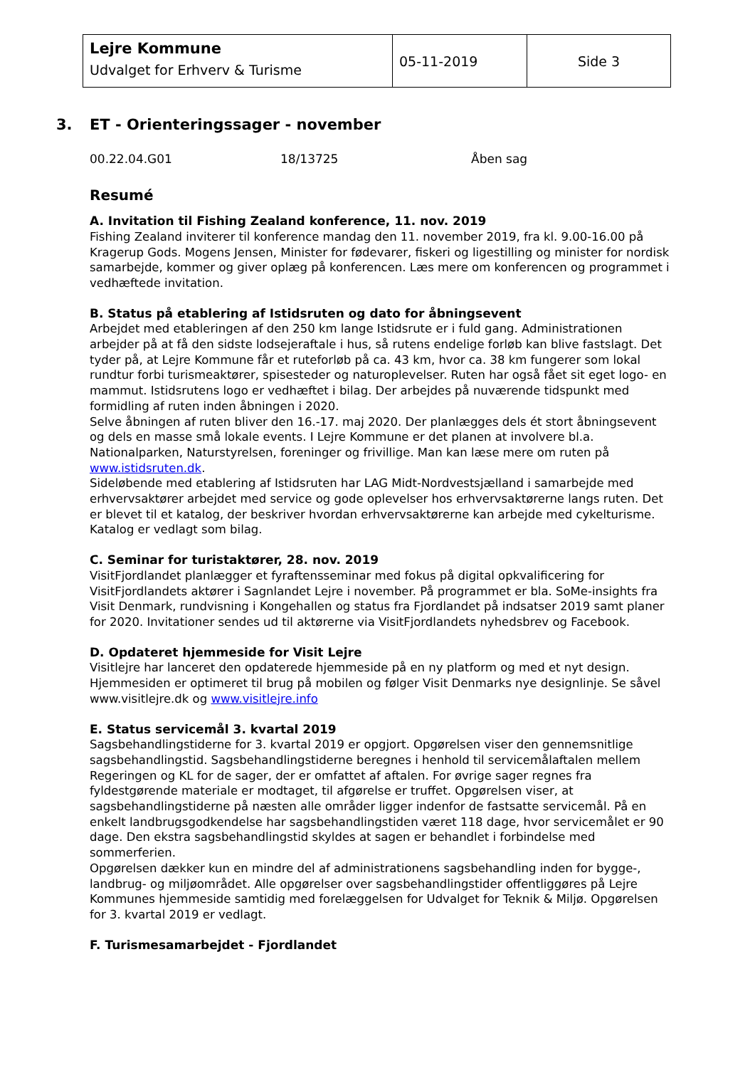| Lejre Kommune Udvalget for Erhverv & Turisme | 05-11-2019 | Side 3 |
3. ET - Orienteringssager - november
00.22.04.G01 18/13725 Åben sag
Resumé
A. Invitation til Fishing Zealand konference, 11. nov. 2019
Fishing Zealand inviterer til konference mandag den 11. november 2019, fra kl. 9.00-16.00 på Kragerup Gods. Mogens Jensen, Minister for fødevarer, fiskeri og ligestilling og minister for nordisk samarbejde, kommer og giver oplæg på konferencen. Læs mere om konferencen og programmet i vedhæftede invitation.
B. Status på etablering af Istidsruten og dato for åbningsevent
Arbejdet med etableringen af den 250 km lange Istidsrute er i fuld gang. Administrationen arbejder på at få den sidste lodsejeraftale i hus, så rutens endelige forløb kan blive fastslagt. Det tyder på, at Lejre Kommune får et ruteforløb på ca. 43 km, hvor ca. 38 km fungerer som lokal rundtur forbi turismeaktører, spisesteder og naturoplevelser. Ruten har også fået sit eget logo- en mammut. Istidsrutens logo er vedhæftet i bilag. Der arbejdes på nuværende tidspunkt med formidling af ruten inden åbningen i 2020.
Selve åbningen af ruten bliver den 16.-17. maj 2020. Der planlægges dels ét stort åbningsevent og dels en masse små lokale events. I Lejre Kommune er det planen at involvere bl.a. Nationalparken, Naturstyrelsen, foreninger og frivillige. Man kan læse mere om ruten på www.istidsruten.dk.
Sideløbende med etablering af Istidsruten har LAG Midt-Nordvestsjælland i samarbejde med erhvervsaktører arbejdet med service og gode oplevelser hos erhvervsaktørerne langs ruten. Det er blevet til et katalog, der beskriver hvordan erhvervsaktørerne kan arbejde med cykelturisme. Katalog er vedlagt som bilag.
C. Seminar for turistaktører, 28. nov. 2019
VisitFjordlandet planlægger et fyraftensseminar med fokus på digital opkvalificering for VisitFjordlandets aktører i Sagnlandet Lejre i november. På programmet er bla. SoMe-insights fra Visit Denmark, rundvisning i Kongehallen og status fra Fjordlandet på indsatser 2019 samt planer for 2020. Invitationer sendes ud til aktørerne via VisitFjordlandets nyhedsbrev og Facebook.
D. Opdateret hjemmeside for Visit Lejre
Visitlejre har lanceret den opdaterede hjemmeside på en ny platform og med et nyt design. Hjemmesiden er optimeret til brug på mobilen og følger Visit Denmarks nye designlinje. Se såvel www.visitlejre.dk og www.visitlejre.info
E. Status servicemål 3. kvartal 2019
Sagsbehandlingstiderne for 3. kvartal 2019 er opgjort. Opgørelsen viser den gennemsnitlige sagsbehandlingstid. Sagsbehandlingstiderne beregnes i henhold til servicemålaftalen mellem Regeringen og KL for de sager, der er omfattet af aftalen. For øvrige sager regnes fra fyldestgørende materiale er modtaget, til afgørelse er truffet. Opgørelsen viser, at sagsbehandlingstiderne på næsten alle områder ligger indenfor de fastsatte servicemål. På en enkelt landbrugsgodkendelse har sagsbehandlingstiden været 118 dage, hvor servicemålet er 90 dage. Den ekstra sagsbehandlingstid skyldes at sagen er behandlet i forbindelse med sommerferien.
Opgørelsen dækker kun en mindre del af administrationens sagsbehandling inden for bygge-, landbrug- og miljøområdet. Alle opgørelser over sagsbehandlingstider offentliggøres på Lejre Kommunes hjemmeside samtidig med forelæggelsen for Udvalget for Teknik & Miljø. Opgørelsen for 3. kvartal 2019 er vedlagt.
F. Turismesamarbejdet - Fjordlandet